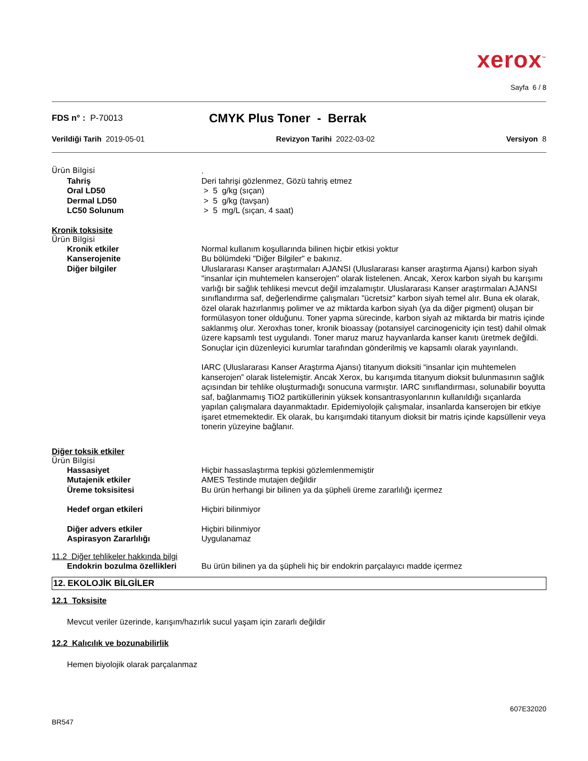xerox<sup>™</sup>
Sayfa 6 / 8
FDS n° : P-70013
CMYK Plus Toner - Berrak
Verildiği Tarih 2019-05-01 Revizyon Tarihi 2022-03-02 Versiyon 8
Ürün Bilgisi .
Tahriş Deri tahrişi gözlenmez, Gözü tahriş etmez
Oral LD50 > 5 g/kg (sıçan)
Dermal LD50 > 5 g/kg (tavşan)
LC50 Solunum > 5 mg/L (sıçan, 4 saat)
Kronik toksisite
Ürün Bilgisi
Kronik etkiler Normal kullanım koşullarında bilinen hiçbir etkisi yoktur
Kanserojenite Bu bölümdeki "Diğer Bilgiler" e bakınız.
Diğer bilgiler Uluslararası Kanser araştırmaları AJANSI (Uluslararası kanser araştırma Ajansı) karbon siyah "insanlar için muhtemelen kanserojen" olarak listelenen. Ancak, Xerox karbon siyah bu karışımı varlığı bir sağlık tehlikesi mevcut değil imzalamıştır. Uluslararası Kanser araştırmaları AJANSI sınıflandırma saf, değerlendirme çalışmaları "ücretsiz" karbon siyah temel alır. Buna ek olarak, özel olarak hazırlanmış polimer ve az miktarda karbon siyah (ya da diğer pigment) oluşan bir formülasyon toner olduğunu. Toner yapma sürecinde, karbon siyah az miktarda bir matris içinde saklanmış olur. Xeroxhas toner, kronik bioassay (potansiyel carcinogenicity için test) dahil olmak üzere kapsamlı test uygulandı. Toner maruz maruz hayvanlarda kanser kanıtı üretmek değildi. Sonuçlar için düzenleyici kurumlar tarafından gönderilmiş ve kapsamlı olarak yayınlandı.
IARC (Uluslararası Kanser Araştırma Ajansı) titanyum dioksiti “insanlar için muhtemelen kanserojen” olarak listelemiştir. Ancak Xerox, bu karışımda titanyum dioksit bulunmasının sağlık açısından bir tehlike oluşturmadığı sonucuna varmıştır. IARC sınıflandırması, solunabilir boyutta saf, bağlanmamış TiO2 partiküllerinin yüksek konsantrasyonlarının kullanıldığı sıçanlarda yapılan çalışmalara dayanmaktadır. Epidemiyolojik çalışmalar, insanlarda kanserojen bir etkiye işaret etmemektedir. Ek olarak, bu karışımdaki titanyum dioksit bir matris içinde kapsüllenir veya tonerin yüzeyine bağlanır.
Diğer toksik etkiler
Ürün Bilgisi
Hassasiyet Hiçbir hassaslaştırma tepkisi gözlemlenmemiştir
Mutajenik etkiler AMES Testinde mutajen değildir
Üreme toksisitesi Bu ürün herhangi bir bilinen ya da şüpheli üreme zararlılığı içermez
Hedef organ etkileri Hiçbiri bilinmiyor
Diğer advers etkiler Hiçbiri bilinmiyor
Aspirasyon Zararlılığı Uygulanamaz
11.2 Diğer tehlikeler hakkında bilgi
Endokrin bozulma özellikleri
Bu ürün bilinen ya da şüpheli hiç bir endokrin parçalayıcı madde içermez
12. EKOLOJİK BİLGİLER
12.1 Toksisite
Mevcut veriler üzerinde, karışım/hazırlık sucul yaşam için zararlı değildir
12.2 Kalıcılık ve bozunabilirlik
Hemen biyolojik olarak parçalanmaz
607E32020
BR547